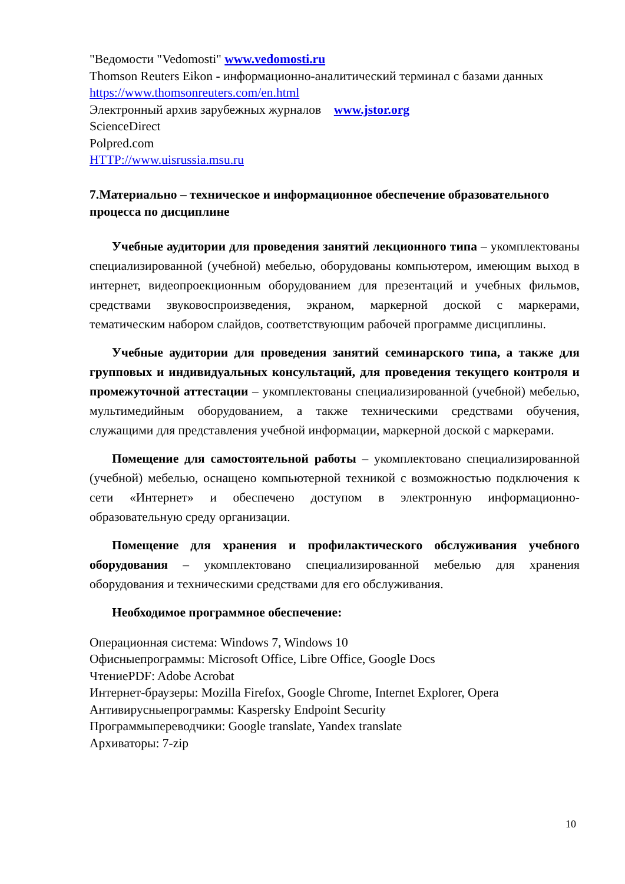"Ведомости "Vedomosti" www.vedomosti.ru
Thomson Reuters Eikon - информационно-аналитический терминал с базами данных https://www.thomsonreuters.com/en.html
Электронный архив зарубежных журналов www.jstor.org
ScienceDirect
Polpred.com
HTTP://www.uisrussia.msu.ru
7.Материально – техническое и информационное обеспечение образовательного процесса по дисциплине
Учебные аудитории для проведения занятий лекционного типа – укомплектованы специализированной (учебной) мебелью, оборудованы компьютером, имеющим выход в интернет, видеопроекционным оборудованием для презентаций и учебных фильмов, средствами звуковоспроизведения, экраном, маркерной доской с маркерами, тематическим набором слайдов, соответствующим рабочей программе дисциплины.
Учебные аудитории для проведения занятий семинарского типа, а также для групповых и индивидуальных консультаций, для проведения текущего контроля и промежуточной аттестации – укомплектованы специализированной (учебной) мебелью, мультимедийным оборудованием, а также техническими средствами обучения, служащими для представления учебной информации, маркерной доской с маркерами.
Помещение для самостоятельной работы – укомплектовано специализированной (учебной) мебелью, оснащено компьютерной техникой с возможностью подключения к сети «Интернет» и обеспечено доступом в электронную информационно-образовательную среду организации.
Помещение для хранения и профилактического обслуживания учебного оборудования – укомплектовано специализированной мебелью для хранения оборудования и техническими средствами для его обслуживания.
Необходимое программное обеспечение:
Операционная система: Windows 7, Windows 10
Офисныепрограммы: Microsoft Office, Libre Office, Google Docs
ЧтениеPDF: Adobe Acrobat
Интернет-браузеры: Mozilla Firefox, Google Chrome, Internet Explorer, Opera
Антивирусныепрограммы: Kaspersky Endpoint Security
Программыпереводчики: Google translate, Yandex translate
Архиваторы: 7-zip
10